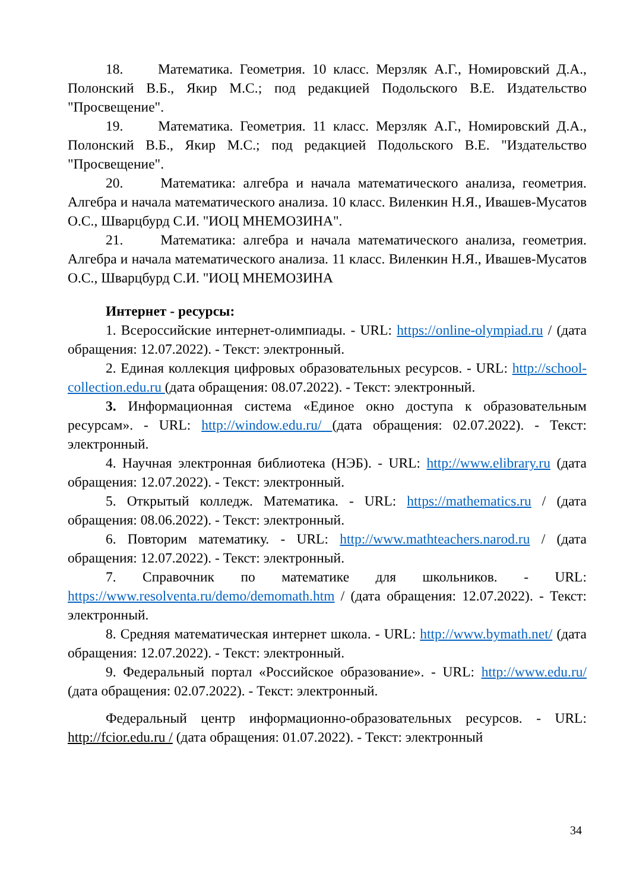18. Математика. Геометрия. 10 класс. Мерзляк А.Г., Номировский Д.А., Полонский В.Б., Якир М.С.; под редакцией Подольского В.Е. Издательство "Просвещение".
19. Математика. Геометрия. 11 класс. Мерзляк А.Г., Номировский Д.А., Полонский В.Б., Якир М.С.; под редакцией Подольского В.Е. "Издательство "Просвещение".
20. Математика: алгебра и начала математического анализа, геометрия. Алгебра и начала математического анализа. 10 класс. Виленкин Н.Я., Ивашев-Мусатов О.С., Шварцбурд С.И. "ИОЦ МНЕМОЗИНА".
21. Математика: алгебра и начала математического анализа, геометрия. Алгебра и начала математического анализа. 11 класс. Виленкин Н.Я., Ивашев-Мусатов О.С., Шварцбурд С.И. "ИОЦ МНЕМОЗИНА
Интернет - ресурсы:
1. Всероссийские интернет-олимпиады. - URL: https://online-olympiad.ru / (дата обращения: 12.07.2022). - Текст: электронный.
2. Единая коллекция цифровых образовательных ресурсов. - URL: http://school-collection.edu.ru (дата обращения: 08.07.2022). - Текст: электронный.
3. Информационная система «Единое окно доступа к образовательным ресурсам». - URL: http://window.edu.ru/ (дата обращения: 02.07.2022). - Текст: электронный.
4. Научная электронная библиотека (НЭБ). - URL: http://www.elibrary.ru (дата обращения: 12.07.2022). - Текст: электронный.
5. Открытый колледж. Математика. - URL: https://mathematics.ru / (дата обращения: 08.06.2022). - Текст: электронный.
6. Повторим математику. - URL: http://www.mathteachers.narod.ru / (дата обращения: 12.07.2022). - Текст: электронный.
7. Справочник по математике для школьников. - URL: https://www.resolventa.ru/demo/demomath.htm / (дата обращения: 12.07.2022). - Текст: электронный.
8. Средняя математическая интернет школа. - URL: http://www.bymath.net/ (дата обращения: 12.07.2022). - Текст: электронный.
9. Федеральный портал «Российское образование». - URL: http://www.edu.ru/ (дата обращения: 02.07.2022). - Текст: электронный.
Федеральный центр информационно-образовательных ресурсов. - URL: http://fcior.edu.ru / (дата обращения: 01.07.2022). - Текст: электронный
34